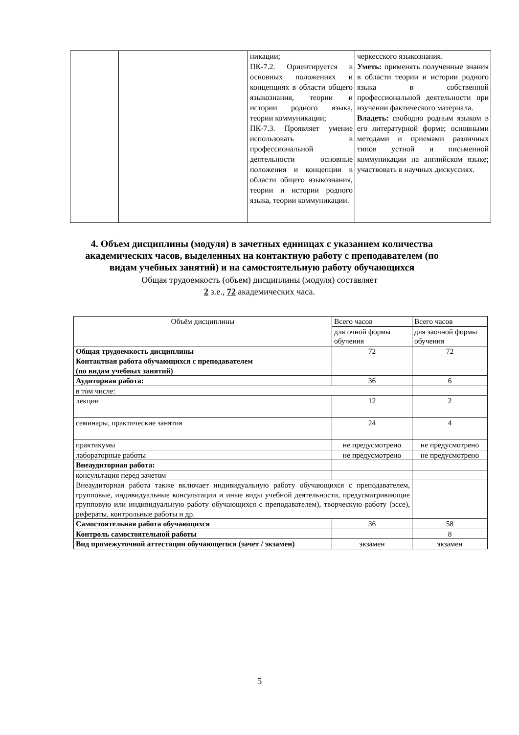| | | никации; ПК-7.2. Ориентируется в основных положениях и концепциях в области общего языкознания, теории и истории родного языка, теории коммуникации; ПК-7.3. Проявляет умение использовать в профессиональной деятельности основные положения и концепции в области общего языкознания, теории и истории родного языка, теории коммуникации. | черкесского языкознания. Уметь: применять полученные знания в области теории и истории родного языка в собственной профессиональной деятельности при изучении фактического материала. Владеть: свободно родным языком в его литературной форме; основными методами и приемами различных типов устной и письменной коммуникации на английском языке; участвовать в научных дискуссиях. |
4. Объем дисциплины (модуля) в зачетных единицах с указанием количества академических часов, выделенных на контактную работу с преподавателем (по видам учебных занятий) и на самостоятельную работу обучающихся
Общая трудоемкость (объем) дисциплины (модуля) составляет
2 з.е., 72 академических часа.
| Объём дисциплины | Всего часов | Всего часов |
| --- | --- | --- |
| | для очной формы обучения | для заочной формы обучения |
| Общая трудоемкость дисциплины | 72 | 72 |
| Контактная работа обучающихся с преподавателем (по видам учебных занятий) | | |
| Аудиторная работа: | 36 | 6 |
| в том числе: | | |
| лекции | 12 | 2 |
| семинары, практические занятия | 24 | 4 |
| практикумы | не предусмотрено | не предусмотрено |
| лабораторные работы | не предусмотрено | не предусмотрено |
| Внеаудиторная работа: | | |
| консультация перед зачетом | | |
| Внеаудиторная работа также включает индивидуальную работу обучающихся с преподавателем, групповые, индивидуальные консультации и иные виды учебной деятельности, предусматривающие групповую или индивидуальную работу обучающихся с преподавателем), творческую работу (эссе), рефераты, контрольные работы и др. | | |
| Самостоятельная работа обучающихся | 36 | 58 |
| Контроль самостоятельной работы | | 8 |
| Вид промежуточной аттестации обучающегося (зачет / экзамен) | экзамен | экзамен |
5